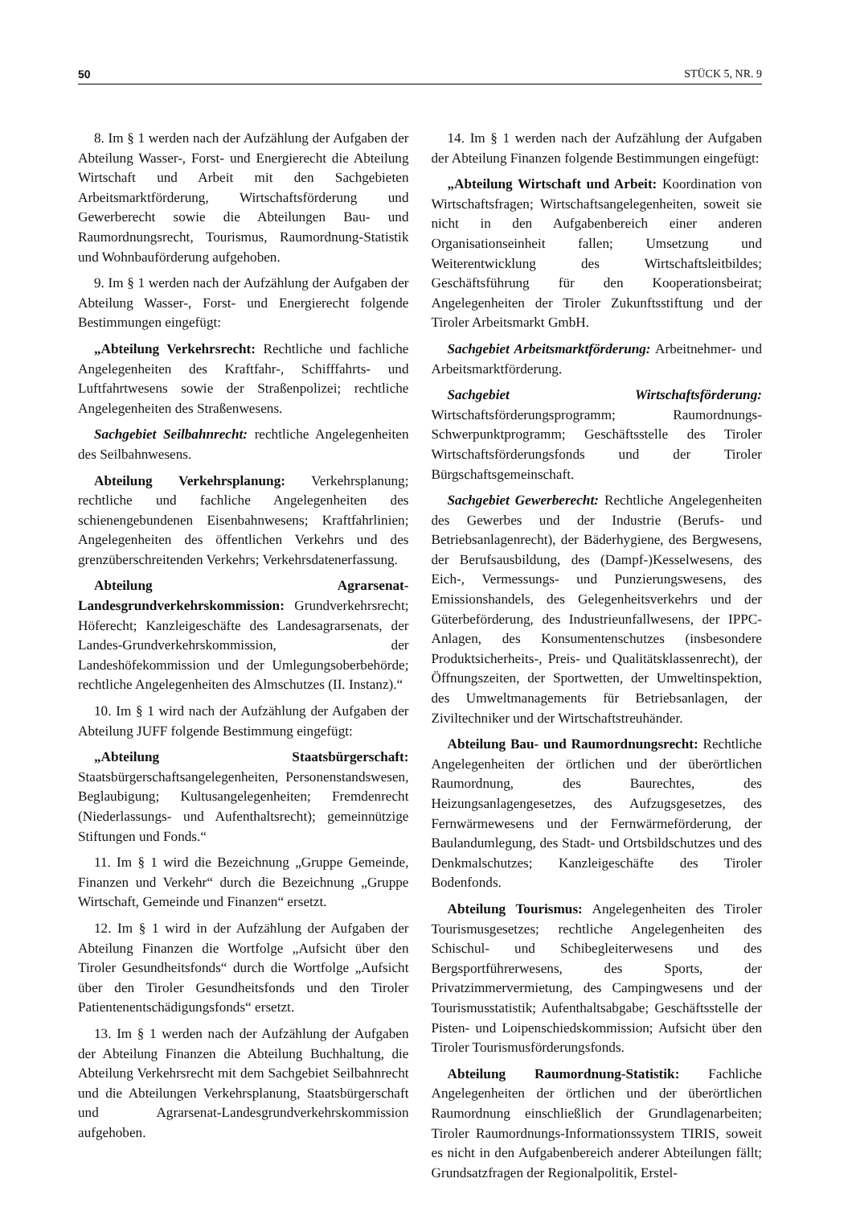50 STÜCK 5, NR. 9
8. Im § 1 werden nach der Aufzählung der Aufgaben der Abteilung Wasser-, Forst- und Energierecht die Abteilung Wirtschaft und Arbeit mit den Sachgebieten Arbeitsmarktförderung, Wirtschaftsförderung und Gewerberecht sowie die Abteilungen Bau- und Raumordnungsrecht, Tourismus, Raumordnung-Statistik und Wohnbauförderung aufgehoben.
9. Im § 1 werden nach der Aufzählung der Aufgaben der Abteilung Wasser-, Forst- und Energierecht folgende Bestimmungen eingefügt:
„Abteilung Verkehrsrecht: Rechtliche und fachliche Angelegenheiten des Kraftfahr-, Schifffahrts- und Luftfahrtwesens sowie der Straßenpolizei; rechtliche Angelegenheiten des Straßenwesens.
Sachgebiet Seilbahnrecht: rechtliche Angelegenheiten des Seilbahnwesens.
Abteilung Verkehrsplanung: Verkehrsplanung; rechtliche und fachliche Angelegenheiten des schienengebundenen Eisenbahnwesens; Kraftfahrlinien; Angelegenheiten des öffentlichen Verkehrs und des grenzüberschreitenden Verkehrs; Verkehrsdatenerfassung.
Abteilung Agrarsenat-Landesgrundverkehrskommission: Grundverkehrsrecht; Höferecht; Kanzleigeschäfte des Landesagrarsenats, der Landes-Grundverkehrskommission, der Landeshöfekommission und der Umlegungsoberbehörde; rechtliche Angelegenheiten des Almschutzes (II. Instanz).“
10. Im § 1 wird nach der Aufzählung der Aufgaben der Abteilung JUFF folgende Bestimmung eingefügt:
„Abteilung Staatsbürgerschaft: Staatsbürgerschaftsangelegenheiten, Personenstandswesen, Beglaubigung; Kultusangelegenheiten; Fremdenrecht (Niederlassungs- und Aufenthaltsrecht); gemeinnützige Stiftungen und Fonds.“
11. Im § 1 wird die Bezeichnung „Gruppe Gemeinde, Finanzen und Verkehr“ durch die Bezeichnung „Gruppe Wirtschaft, Gemeinde und Finanzen“ ersetzt.
12. Im § 1 wird in der Aufzählung der Aufgaben der Abteilung Finanzen die Wortfolge „Aufsicht über den Tiroler Gesundheitsfonds“ durch die Wortfolge „Aufsicht über den Tiroler Gesundheitsfonds und den Tiroler Patientenentschädigungsfonds“ ersetzt.
13. Im § 1 werden nach der Aufzählung der Aufgaben der Abteilung Finanzen die Abteilung Buchhaltung, die Abteilung Verkehrsrecht mit dem Sachgebiet Seilbahnrecht und die Abteilungen Verkehrsplanung, Staatsbürgerschaft und Agrarsenat-Landesgrundverkehrskommission aufgehoben.
14. Im § 1 werden nach der Aufzählung der Aufgaben der Abteilung Finanzen folgende Bestimmungen eingefügt:
„Abteilung Wirtschaft und Arbeit: Koordination von Wirtschaftsfragen; Wirtschaftsangelegenheiten, soweit sie nicht in den Aufgabenbereich einer anderen Organisationseinheit fallen; Umsetzung und Weiterentwicklung des Wirtschaftsleitbildes; Geschäftsführung für den Kooperationsbeirat; Angelegenheiten der Tiroler Zukunftsstiftung und der Tiroler Arbeitsmarkt GmbH.
Sachgebiet Arbeitsmarktförderung: Arbeitnehmer- und Arbeitsmarktförderung.
Sachgebiet Wirtschaftsförderung: Wirtschaftsförderungsprogramm; Raumordnungs-Schwerpunktprogramm; Geschäftsstelle des Tiroler Wirtschaftsförderungsfonds und der Tiroler Bürgschaftsgemeinschaft.
Sachgebiet Gewerberecht: Rechtliche Angelegenheiten des Gewerbes und der Industrie (Berufs- und Betriebsanlagenrecht), der Bäderhygiene, des Bergwesens, der Berufsausbildung, des (Dampf-)Kesselwesens, des Eich-, Vermessungs- und Punzierungswesens, des Emissionshandels, des Gelegenheitsverkehrs und der Güterbeförderung, des Industrieunfallwesens, der IPPC-Anlagen, des Konsumentenschutzes (insbesondere Produktsicherheits-, Preis- und Qualitätsklassenrecht), der Öffnungszeiten, der Sportwetten, der Umweltinspektion, des Umweltmanagements für Betriebsanlagen, der Ziviltechniker und der Wirtschaftstreuhänder.
Abteilung Bau- und Raumordnungsrecht: Rechtliche Angelegenheiten der örtlichen und der überörtlichen Raumordnung, des Baurechtes, des Heizungsanlagengesetzes, des Aufzugsgesetzes, des Fernwärmewesens und der Fernwärmeförderung, der Baulandumlegung, des Stadt- und Ortsbildschutzes und des Denkmalschutzes; Kanzleigeschäfte des Tiroler Bodenfonds.
Abteilung Tourismus: Angelegenheiten des Tiroler Tourismusgesetzes; rechtliche Angelegenheiten des Schischul- und Schibegleiterwesens und des Bergsportführerwesens, des Sports, der Privatzimmervermietung, des Campingwesens und der Tourismusstatistik; Aufenthaltsabgabe; Geschäftsstelle der Pisten- und Loipenschiedskommission; Aufsicht über den Tiroler Tourismusförderungsfonds.
Abteilung Raumordnung-Statistik: Fachliche Angelegenheiten der örtlichen und der überörtlichen Raumordnung einschließlich der Grundlagenarbeiten; Tiroler Raumordnungs-Informationssystem TIRIS, soweit es nicht in den Aufgabenbereich anderer Abteilungen fällt; Grundsatzfragen der Regionalpolitik, Erstel-